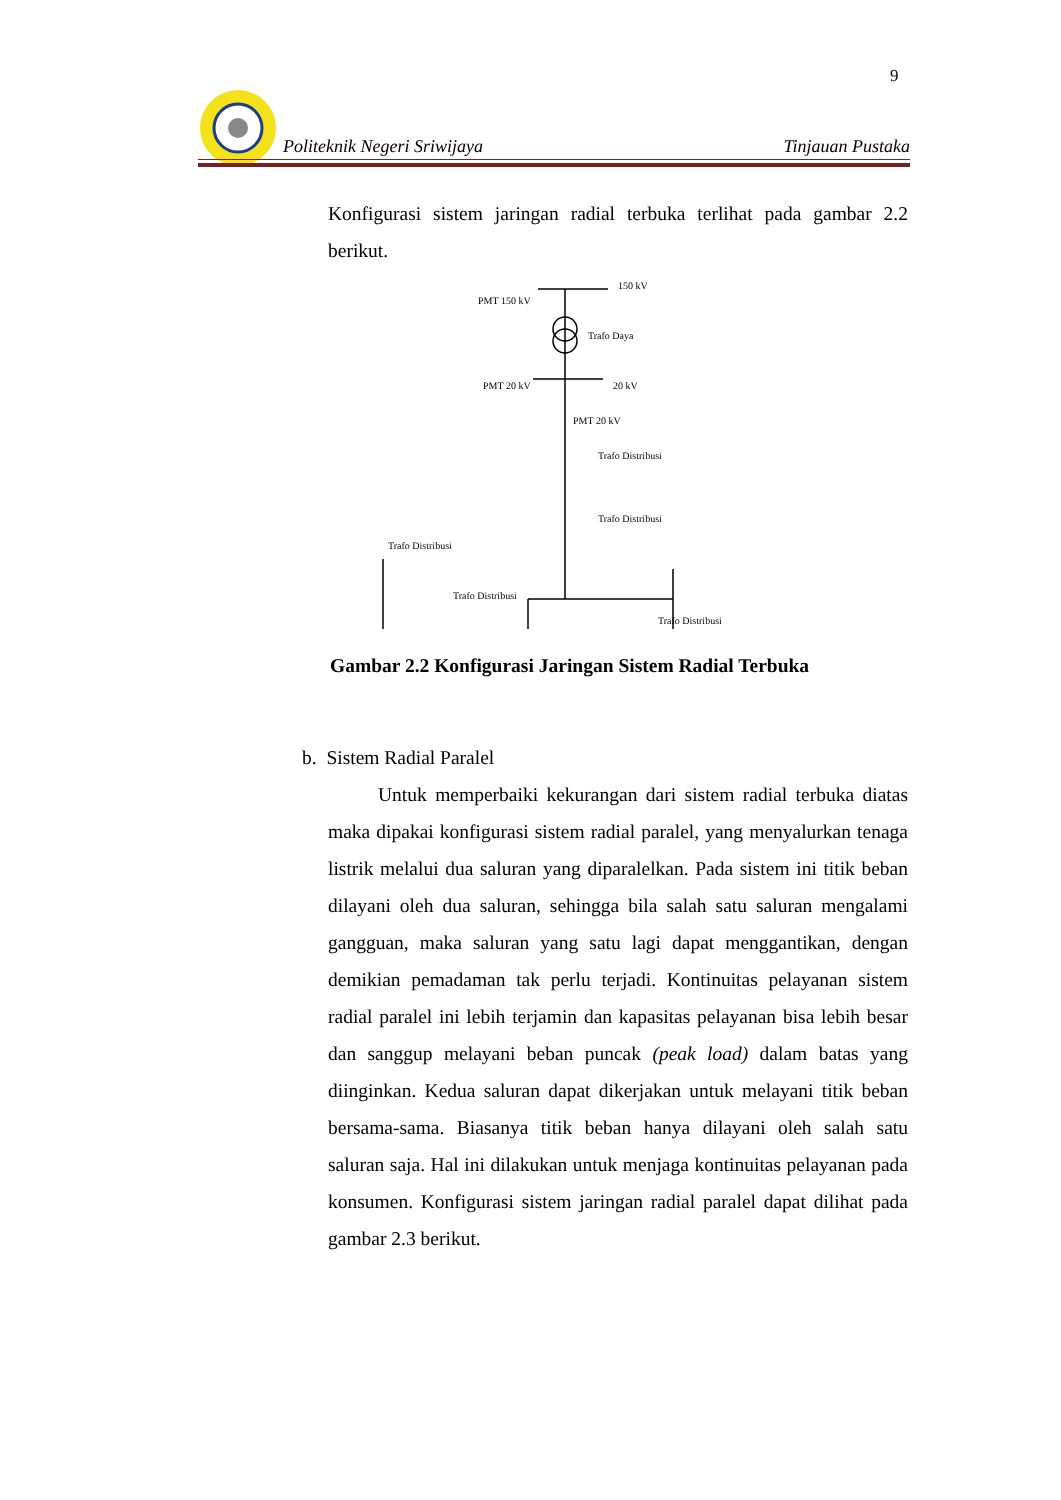9
Politeknik Negeri Sriwijaya Tinjauan Pustaka
Konfigurasi sistem jaringan radial terbuka terlihat pada gambar 2.2 berikut.
150 kV
PMT 150 kV
Trafo Daya
PMT 20 kV
20 kV
PMT 20 kV
Trafo Distribusi
Trafo Distribusi
Trafo Distribusi
Trafo Distribusi
Trafo Distribusi
Gambar 2.2 Konfigurasi Jaringan Sistem Radial Terbuka
b. Sistem Radial Paralel
Untuk memperbaiki kekurangan dari sistem radial terbuka diatas maka dipakai konfigurasi sistem radial paralel, yang menyalurkan tenaga listrik melalui dua saluran yang diparalelkan. Pada sistem ini titik beban dilayani oleh dua saluran, sehingga bila salah satu saluran mengalami gangguan, maka saluran yang satu lagi dapat menggantikan, dengan demikian pemadaman tak perlu terjadi. Kontinuitas pelayanan sistem radial paralel ini lebih terjamin dan kapasitas pelayanan bisa lebih besar dan sanggup melayani beban puncak (peak load) dalam batas yang diinginkan. Kedua saluran dapat dikerjakan untuk melayani titik beban bersama-sama. Biasanya titik beban hanya dilayani oleh salah satu saluran saja. Hal ini dilakukan untuk menjaga kontinuitas pelayanan pada konsumen. Konfigurasi sistem jaringan radial paralel dapat dilihat pada gambar 2.3 berikut.